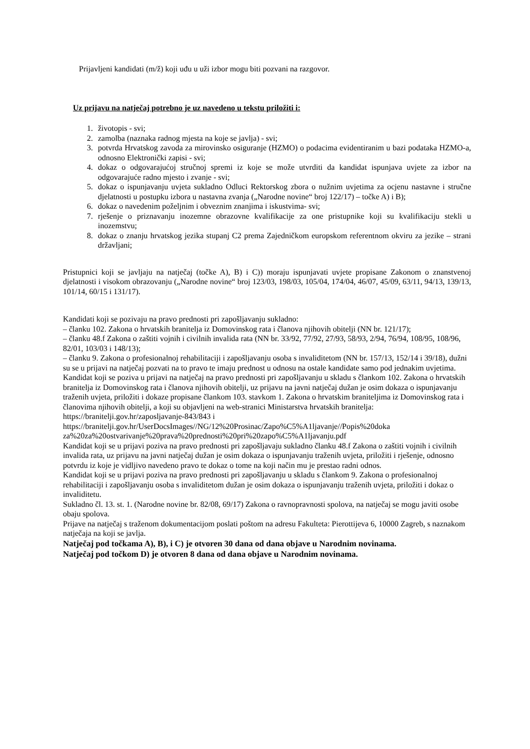Prijavljeni kandidati (m/ž) koji uđu u uži izbor mogu biti pozvani na razgovor.
Uz prijavu na natječaj potrebno je uz navedeno u tekstu priložiti i:
1. životopis - svi;
2. zamolba (naznaka radnog mjesta na koje se javlja) - svi;
3. potvrda Hrvatskog zavoda za mirovinsko osiguranje (HZMO) o podacima evidentiranim u bazi podataka HZMO-a, odnosno Elektronički zapisi - svi;
4. dokaz o odgovarajućoj stručnoj spremi iz koje se može utvrditi da kandidat ispunjava uvjete za izbor na odgovarajuće radno mjesto i zvanje - svi;
5. dokaz o ispunjavanju uvjeta sukladno Odluci Rektorskog zbora o nužnim uvjetima za ocjenu nastavne i stručne djelatnosti u postupku izbora u nastavna zvanja („Narodne novine“ broj 122/17) – točke A) i B);
6. dokaz o navedenim poželjnim i obveznim znanjima i iskustvima- svi;
7. rješenje o priznavanju inozemne obrazovne kvalifikacije za one pristupnike koji su kvalifikaciju stekli u inozemstvu;
8. dokaz o znanju hrvatskog jezika stupanj C2 prema Zajedničkom europskom referentnom okviru za jezike – strani državljani;
Pristupnici koji se javljaju na natječaj (točke A), B) i C)) moraju ispunjavati uvjete propisane Zakonom o znanstvenoj djelatnosti i visokom obrazovanju („Narodne novine“ broj 123/03, 198/03, 105/04, 174/04, 46/07, 45/09, 63/11, 94/13, 139/13, 101/14, 60/15 i 131/17).
Kandidati koji se pozivaju na pravo prednosti pri zapošljavanju sukladno:
– članku 102. Zakona o hrvatskih branitelja iz Domovinskog rata i članova njihovih obitelji (NN br. 121/17);
– članku 48.f Zakona o zaštiti vojnih i civilnih invalida rata (NN br. 33/92, 77/92, 27/93, 58/93, 2/94, 76/94, 108/95, 108/96, 82/01, 103/03 i 148/13);
– članku 9. Zakona o profesionalnoj rehabilitaciji i zapošljavanju osoba s invaliditetom (NN br. 157/13, 152/14 i 39/18), dužni su se u prijavi na natječaj pozvati na to pravo te imaju prednost u odnosu na ostale kandidate samo pod jednakim uvjetima.
Kandidat koji se poziva u prijavi na natječaj na pravo prednosti pri zapošljavanju u skladu s člankom 102. Zakona o hrvatskih branitelja iz Domovinskog rata i članova njihovih obitelji, uz prijavu na javni natječaj dužan je osim dokaza o ispunjavanju traženih uvjeta, priložiti i dokaze propisane člankom 103. stavkom 1. Zakona o hrvatskim braniteljima iz Domovinskog rata i članovima njihovih obitelji, a koji su objavljeni na web-stranici Ministarstva hrvatskih branitelja:
https://branitelji.gov.hr/zaposljavanje-843/843 i
https://branitelji.gov.hr/UserDocsImages//NG/12%20Prosinac/Zapo%C5%A1ljavanje//Popis%20doka za%20za%20ostvarivanje%20prava%20prednosti%20pri%20zapo%C5%A1ljavanju.pdf
Kandidat koji se u prijavi poziva na pravo prednosti pri zapošljavaju sukladno članku 48.f Zakona o zaštiti vojnih i civilnih invalida rata, uz prijavu na javni natječaj dužan je osim dokaza o ispunjavanju traženih uvjeta, priložiti i rješenje, odnosno potvrdu iz koje je vidljivo navedeno pravo te dokaz o tome na koji način mu je prestao radni odnos.
Kandidat koji se u prijavi poziva na pravo prednosti pri zapošljavanju u skladu s člankom 9. Zakona o profesionalnoj rehabilitaciji i zapošljavanju osoba s invaliditetom dužan je osim dokaza o ispunjavanju traženih uvjeta, priložiti i dokaz o invaliditetu.
Sukladno čl. 13. st. 1. (Narodne novine br. 82/08, 69/17) Zakona o ravnopravnosti spolova, na natječaj se mogu javiti osobe obaju spolova.
Prijave na natječaj s traženom dokumentacijom poslati poštom na adresu Fakulteta: Pierottijeva 6, 10000 Zagreb, s naznakom natječaja na koji se javlja.
Natječaj pod točkama A), B), i C) je otvoren 30 dana od dana objave u Narodnim novinama.
Natječaj pod točkom D) je otvoren 8 dana od dana objave u Narodnim novinama.